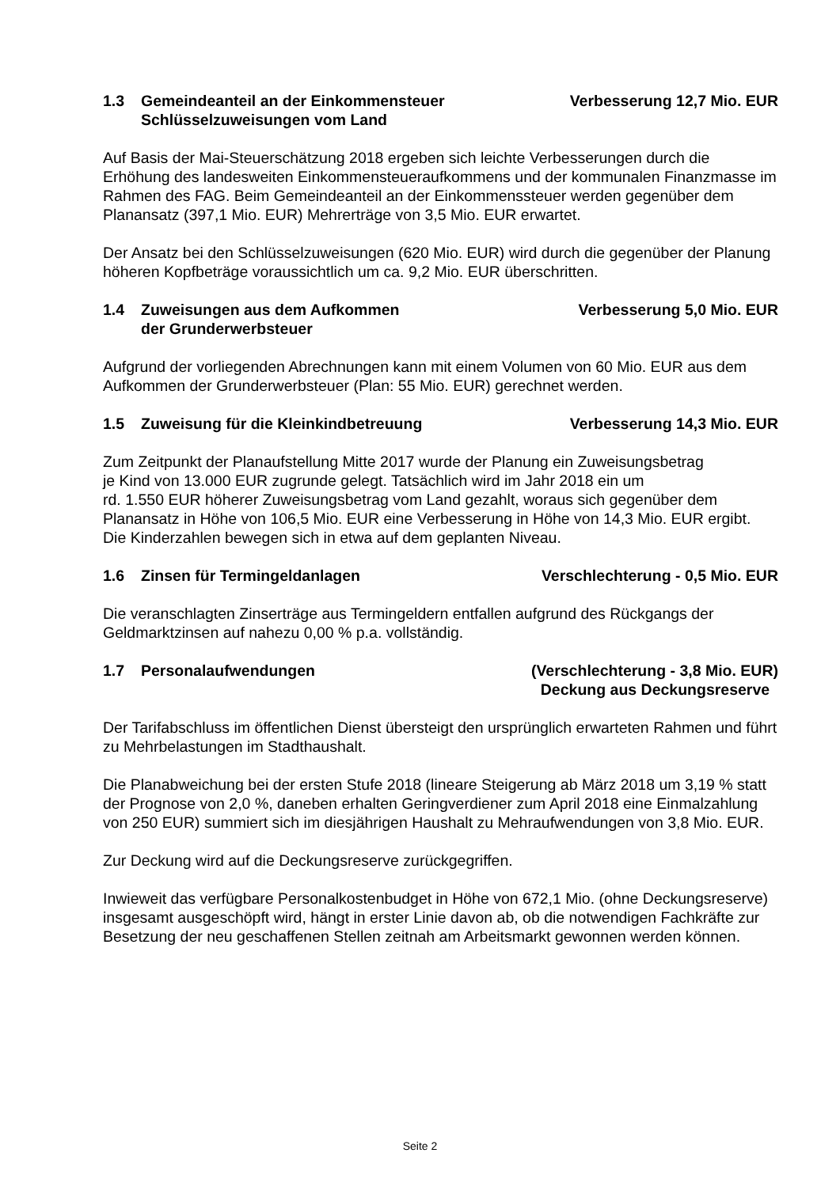1.3 Gemeindeanteil an der Einkommensteuer
Schlüsselzuweisungen vom Land
Verbesserung 12,7 Mio. EUR
Auf Basis der Mai-Steuerschätzung 2018 ergeben sich leichte Verbesserungen durch die Erhöhung des landesweiten Einkommensteueraufkommens und der kommunalen Finanzmasse im Rahmen des FAG. Beim Gemeindeanteil an der Einkommenssteuer werden gegenüber dem Planansatz (397,1 Mio. EUR) Mehrerträge von 3,5 Mio. EUR erwartet.
Der Ansatz bei den Schlüsselzuweisungen (620 Mio. EUR) wird durch die gegenüber der Planung höheren Kopfbeträge voraussichtlich um ca. 9,2 Mio. EUR überschritten.
1.4 Zuweisungen aus dem Aufkommen
der Grunderwerbsteuer
Verbesserung 5,0 Mio. EUR
Aufgrund der vorliegenden Abrechnungen kann mit einem Volumen von 60 Mio. EUR aus dem Aufkommen der Grunderwerbsteuer (Plan: 55 Mio. EUR) gerechnet werden.
1.5 Zuweisung für die Kleinkindbetreuung
Verbesserung 14,3 Mio. EUR
Zum Zeitpunkt der Planaufstellung Mitte 2017 wurde der Planung ein Zuweisungsbetrag
je Kind von 13.000 EUR zugrunde gelegt. Tatsächlich wird im Jahr 2018 ein um
rd. 1.550 EUR höherer Zuweisungsbetrag vom Land gezahlt, woraus sich gegenüber dem Planansatz in Höhe von 106,5 Mio. EUR eine Verbesserung in Höhe von 14,3 Mio. EUR ergibt. Die Kinderzahlen bewegen sich in etwa auf dem geplanten Niveau.
1.6 Zinsen für Termingeldanlagen
Verschlechterung - 0,5 Mio. EUR
Die veranschlagten Zinserträge aus Termingeldern entfallen aufgrund des Rückgangs der Geldmarktzinsen auf nahezu 0,00 % p.a. vollständig.
1.7 Personalaufwendungen (Verschlechterung - 3,8 Mio. EUR)
Deckung aus Deckungsreserve
Der Tarifabschluss im öffentlichen Dienst übersteigt den ursprünglich erwarteten Rahmen und führt zu Mehrbelastungen im Stadthaushalt.
Die Planabweichung bei der ersten Stufe 2018 (lineare Steigerung ab März 2018 um 3,19 % statt der Prognose von 2,0 %, daneben erhalten Geringverdiener zum April 2018 eine Einmalzahlung von 250 EUR) summiert sich im diesjährigen Haushalt zu Mehraufwendungen von 3,8 Mio. EUR.
Zur Deckung wird auf die Deckungsreserve zurückgegriffen.
Inwieweit das verfügbare Personalkostenbudget in Höhe von 672,1 Mio. (ohne Deckungsreserve) insgesamt ausgeschöpft wird, hängt in erster Linie davon ab, ob die notwendigen Fachkräfte zur Besetzung der neu geschaffenen Stellen zeitnah am Arbeitsmarkt gewonnen werden können.
Seite 2